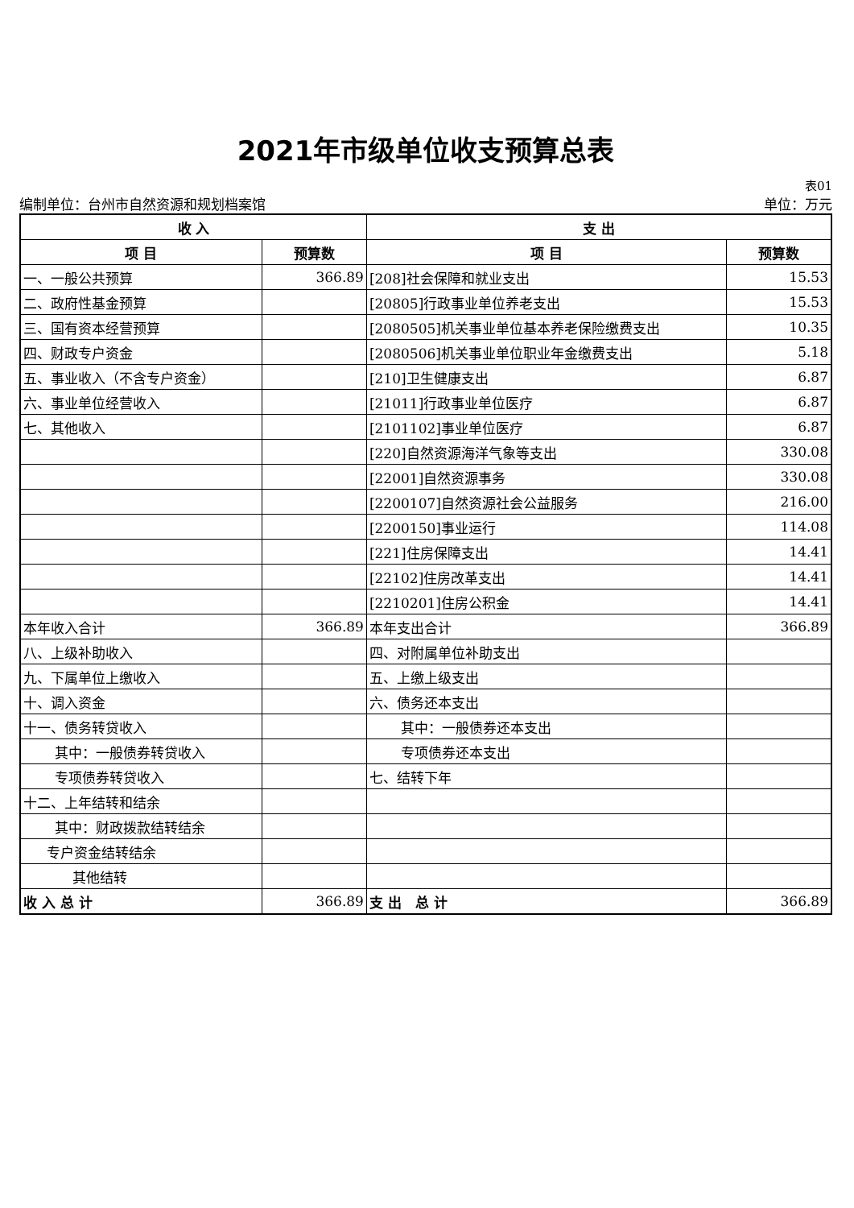2021年市级单位收支预算总表
表01
编制单位：台州市自然资源和规划档案馆 单位：万元
| 收 入 | | 支 出 | |
| --- | --- | --- | --- |
| 项 目 | 预算数 | 项 目 | 预算数 |
| 一、一般公共预算 | 366.89 | [208]社会保障和就业支出 | 15.53 |
| 二、政府性基金预算 | | [20805]行政事业单位养老支出 | 15.53 |
| 三、国有资本经营预算 | | [2080505]机关事业单位基本养老保险缴费支出 | 10.35 |
| 四、财政专户资金 | | [2080506]机关事业单位职业年金缴费支出 | 5.18 |
| 五、事业收入（不含专户资金） | | [210]卫生健康支出 | 6.87 |
| 六、事业单位经营收入 | | [21011]行政事业单位医疗 | 6.87 |
| 七、其他收入 | | [2101102]事业单位医疗 | 6.87 |
| | | [220]自然资源海洋气象等支出 | 330.08 |
| | | [22001]自然资源事务 | 330.08 |
| | | [2200107]自然资源社会公益服务 | 216.00 |
| | | [2200150]事业运行 | 114.08 |
| | | [221]住房保障支出 | 14.41 |
| | | [22102]住房改革支出 | 14.41 |
| | | [2210201]住房公积金 | 14.41 |
| 本年收入合计 | 366.89 | 本年支出合计 | 366.89 |
| 八、上级补助收入 | | 四、对附属单位补助支出 | |
| 九、下属单位上缴收入 | | 五、上缴上级支出 | |
| 十、调入资金 | | 六、债务还本支出 | |
| 十一、债务转贷收入 | | 其中：一般债券还本支出 | |
| 其中：一般债券转贷收入 | | 专项债券还本支出 | |
| 专项债券转贷收入 | | 七、结转下年 | |
| 十二、上年结转和结余 | | | |
| 其中：财政拨款结转结余 | | | |
| 专户资金结转结余 | | | |
| 其他结转 | | | |
| 收 入 总 计 | 366.89 | 支 出 总 计 | 366.89 |